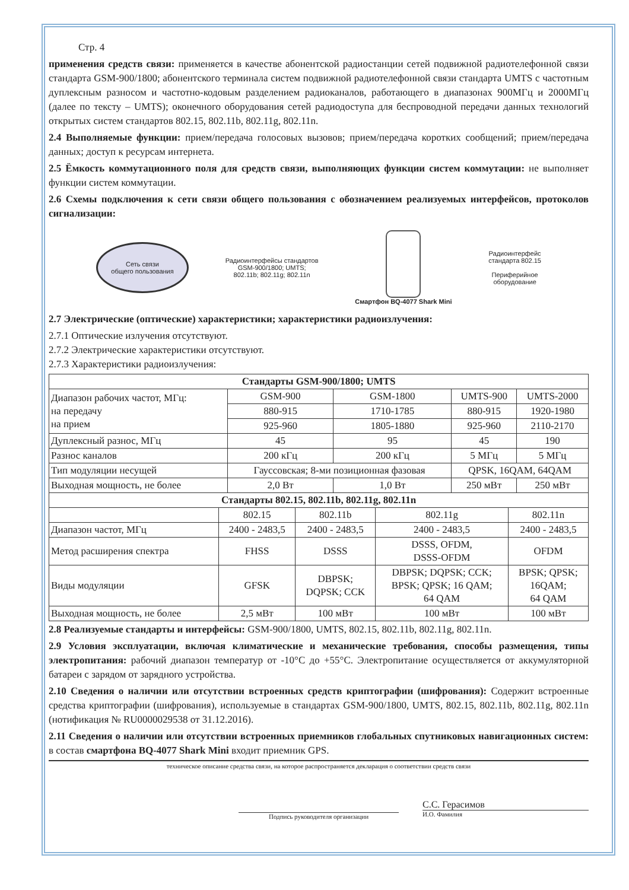Стр. 4
применения средств связи: применяется в качестве абонентской радиостанции сетей подвижной радиотелефонной связи стандарта GSM-900/1800; абонентского терминала систем подвижной радиотелефонной связи стандарта UMTS с частотным дуплексным разносом и частотно-кодовым разделением радиоканалов, работающего в диапазонах 900МГц и 2000МГц (далее по тексту – UMTS); оконечного оборудования сетей радиодоступа для беспроводной передачи данных технологий открытых систем стандартов 802.15, 802.11b, 802.11g, 802.11n.
2.4 Выполняемые функции: прием/передача голосовых вызовов; прием/передача коротких сообщений; прием/передача данных; доступ к ресурсам интернета.
2.5 Ёмкость коммутационного поля для средств связи, выполняющих функции систем коммутации: не выполняет функции систем коммутации.
2.6 Схемы подключения к сети связи общего пользования с обозначением реализуемых интерфейсов, протоколов сигнализации:
Сеть связи
общего пользования
Радиоинтерфейсы стандартов
GSM-900/1800; UMTS;
802.11b; 802.11g; 802.11n
Смартфон BQ-4077 Shark Mini
Радиоинтерфейс
стандарта 802.15
Периферийное
оборудование
2.7 Электрические (оптические) характеристики; характеристики радиоизлучения:
2.7.1 Оптические излучения отсутствуют.
2.7.2 Электрические характеристики отсутствуют.
2.7.3 Характеристики радиоизлучения:
| Стандарты GSM-900/1800; UMTS | | | | |
| --- | --- | --- | --- | --- |
| Диапазон рабочих частот, МГц: на передачу на прием | GSM-900 | GSM-1800 | UMTS-900 | UMTS-2000 |
| | 880-915 | 1710-1785 | 880-915 | 1920-1980 |
| | 925-960 | 1805-1880 | 925-960 | 2110-2170 |
| Дуплексный разнос, МГц | 45 | 95 | 45 | 190 |
| Разнос каналов | 200 кГц | 200 кГц | 5 МГц | 5 МГц |
| Тип модуляции несущей | Гауссовская; 8-ми позиционная фазовая | | QPSK, 16QAM, 64QAM | |
| Выходная мощность, не более | 2,0 Вт | 1,0 Вт | 250 мВт | 250 мВт |
| Стандарты 802.15, 802.11b, 802.11g, 802.11n | | | | |
| --- | --- | --- | --- | --- |
| | 802.15 | 802.11b | 802.11g | 802.11n |
| Диапазон частот, МГц | 2400 - 2483,5 | 2400 - 2483,5 | 2400 - 2483,5 | 2400 - 2483,5 |
| Метод расширения спектра | FHSS | DSSS | DSSS, OFDM, DSSS-OFDM | OFDM |
| Виды модуляции | GFSK | DBPSK; DQPSK; CCK | DBPSK; DQPSK; CCK; BPSK; QPSK; 16 QAM; 64 QAM | BPSK; QPSK; 16QAM; 64 QAM |
| Выходная мощность, не более | 2,5 мВт | 100 мВт | 100 мВт | 100 мВт |
2.8 Реализуемые стандарты и интерфейсы: GSM-900/1800, UMTS, 802.15, 802.11b, 802.11g, 802.11n.
2.9 Условия эксплуатации, включая климатические и механические требования, способы размещения, типы электропитания: рабочий диапазон температур от -10°С до +55°С. Электропитание осуществляется от аккумуляторной батареи с зарядом от зарядного устройства.
2.10 Сведения о наличии или отсутствии встроенных средств криптографии (шифрования): Содержит встроенные средства криптографии (шифрования), используемые в стандартах GSM-900/1800, UMTS, 802.15, 802.11b, 802.11g, 802.11n (нотификация № RU0000029538 от 31.12.2016).
2.11 Сведения о наличии или отсутствии встроенных приемников глобальных спутниковых навигационных систем: в состав смартфона BQ-4077 Shark Mini входит приемник GPS.
техническое описание средства связи, на которое распространяется декларация о соответствии средств связи
Подпись руководителя организации
С.С. Герасимов
И.О. Фамилия